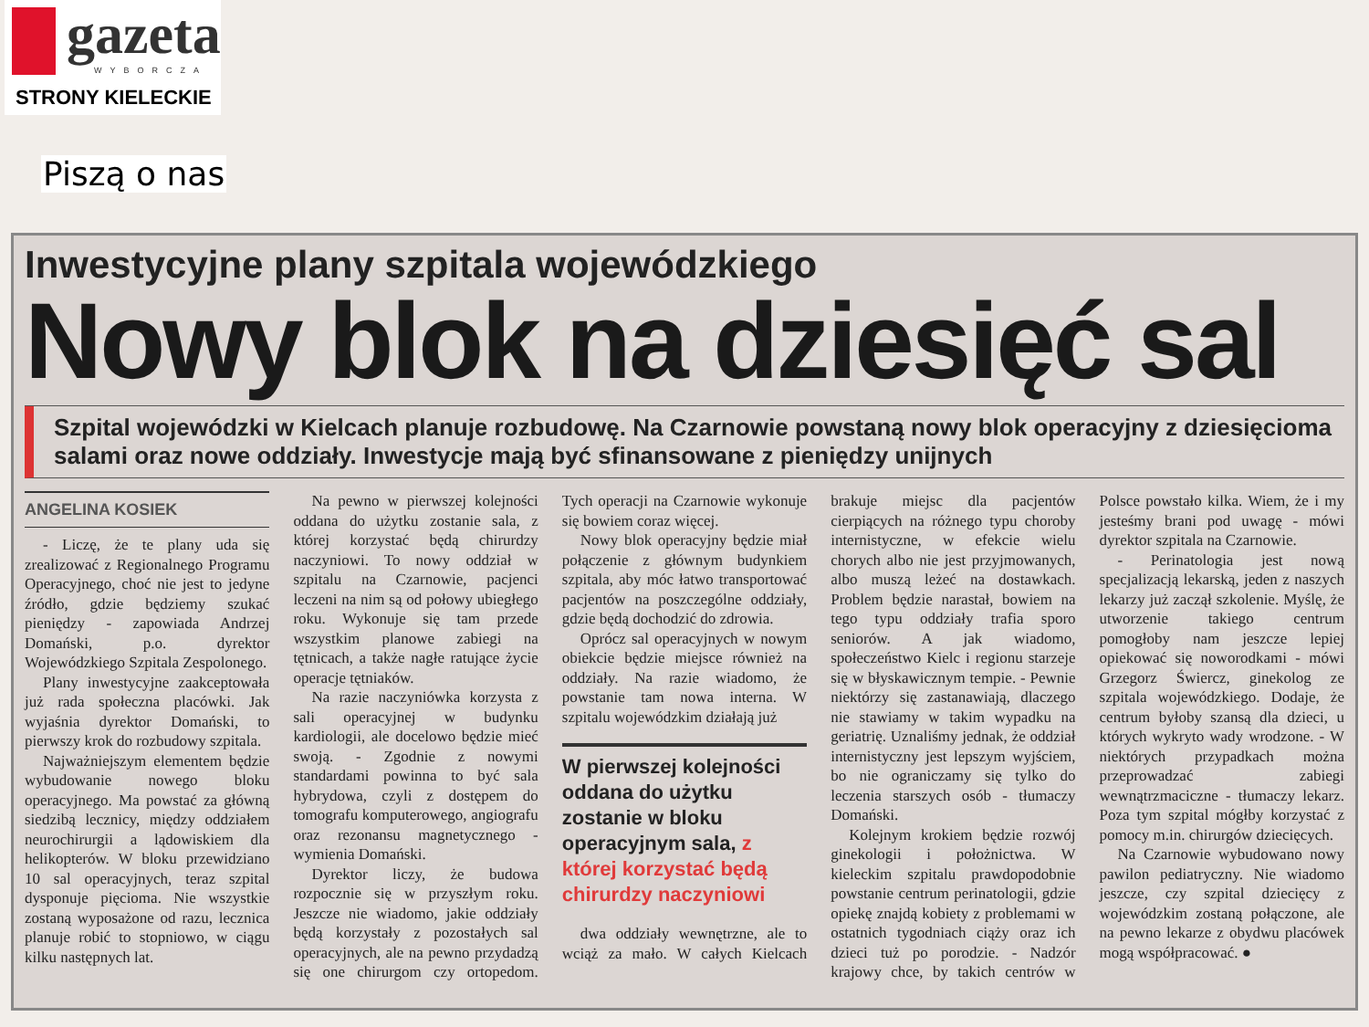gazeta
WYBORCZA
STRONY KIELECKIE
Piszą o nas
Inwestycyjne plany szpitala wojewódzkiego
Nowy blok na dziesięć sal
Szpital wojewódzki w Kielcach planuje rozbudowę. Na Czarnowie powstaną nowy blok operacyjny z dziesięcioma salami oraz nowe oddziały. Inwestycje mają być sfinansowane z pieniędzy unijnych
ANGELINA KOSIEK
- Liczę, że te plany uda się zrealizować z Regionalnego Programu Operacyjnego, choć nie jest to jedyne źródło, gdzie będziemy szukać pieniędzy - zapowiada Andrzej Domański, p.o. dyrektor Wojewódzkiego Szpitala Zespolonego.
Plany inwestycyjne zaakceptowała już rada społeczna placówki. Jak wyjaśnia dyrektor Domański, to pierwszy krok do rozbudowy szpitala.
Najważniejszym elementem będzie wybudowanie nowego bloku operacyjnego. Ma powstać za główną siedzibą lecznicy, między oddziałem neurochirurgii a lądowiskiem dla helikopterów. W bloku przewidziano 10 sal operacyjnych, teraz szpital dysponuje pięcioma. Nie wszystkie zostaną wyposażone od razu, lecznica planuje robić to stopniowo, w ciągu kilku następnych lat.
Na pewno w pierwszej kolejności oddana do użytku zostanie sala, z której korzystać będą chirurdzy naczyniowi. To nowy oddział w szpitalu na Czarnowie, pacjenci leczeni na nim są od połowy ubiegłego roku. Wykonuje się tam przede wszystkim planowe zabiegi na tętnicach, a także nagłe ratujące życie operacje tętniaków.
Na razie naczyniówka korzysta z sali operacyjnej w budynku kardiologii, ale docelowo będzie mieć swoją. - Zgodnie z nowymi standardami powinna to być sala hybrydowa, czyli z dostępem do tomografu komputerowego, angiografu oraz rezonansu magnetycznego - wymienia Domański.
Dyrektor liczy, że budowa rozpocznie się w przyszłym roku. Jeszcze nie wiadomo, jakie oddziały będą korzystały z pozostałych sal operacyjnych, ale na pewno przydadzą się one chirurgom czy ortopedom. Tych operacji na Czarnowie wykonuje się bowiem coraz więcej.
Nowy blok operacyjny będzie miał połączenie z głównym budynkiem szpitala, aby móc łatwo transportować pacjentów na poszczególne oddziały, gdzie będą dochodzić do zdrowia.
Oprócz sal operacyjnych w nowym obiekcie będzie miejsce również na oddziały. Na razie wiadomo, że powstanie tam nowa interna. W szpitalu wojewódzkim działają już
W pierwszej kolejności oddana do użytku zostanie w bloku operacyjnym sala, z której korzystać będą chirurdzy naczyniowi
dwa oddziały wewnętrzne, ale to wciąż za mało. W całych Kielcach brakuje miejsc dla pacjentów cierpiących na różnego typu choroby internistyczne, w efekcie wielu chorych albo nie jest przyjmowanych, albo muszą leżeć na dostawkach. Problem będzie narastał, bowiem na tego typu oddziały trafia sporo seniorów. A jak wiadomo, społeczeństwo Kielc i regionu starzeje się w błyskawicznym tempie. - Pewnie niektórzy się zastanawiają, dlaczego nie stawiamy w takim wypadku na geriatrię. Uznaliśmy jednak, że oddział internistyczny jest lepszym wyjściem, bo nie ograniczamy się tylko do leczenia starszych osób - tłumaczy Domański.
Kolejnym krokiem będzie rozwój ginekologii i położnictwa. W kieleckim szpitalu prawdopodobnie powstanie centrum perinatologii, gdzie opiekę znajdą kobiety z problemami w ostatnich tygodniach ciąży oraz ich dzieci tuż po porodzie. - Nadzór krajowy chce, by takich centrów w Polsce powstało kilka. Wiem, że i my jesteśmy brani pod uwagę - mówi dyrektor szpitala na Czarnowie.
- Perinatologia jest nową specjalizacją lekarską, jeden z naszych lekarzy już zaczął szkolenie. Myślę, że utworzenie takiego centrum pomogłoby nam jeszcze lepiej opiekować się noworodkami - mówi Grzegorz Świercz, ginekolog ze szpitala wojewódzkiego. Dodaje, że centrum byłoby szansą dla dzieci, u których wykryto wady wrodzone. - W niektórych przypadkach można przeprowadzać zabiegi wewnątrzmaciczne - tłumaczy lekarz. Poza tym szpital mógłby korzystać z pomocy m.in. chirurgów dziecięcych.
Na Czarnowie wybudowano nowy pawilon pediatryczny. Nie wiadomo jeszcze, czy szpital dziecięcy z wojewódzkim zostaną połączone, ale na pewno lekarze z obydwu placówek mogą współpracować. ●